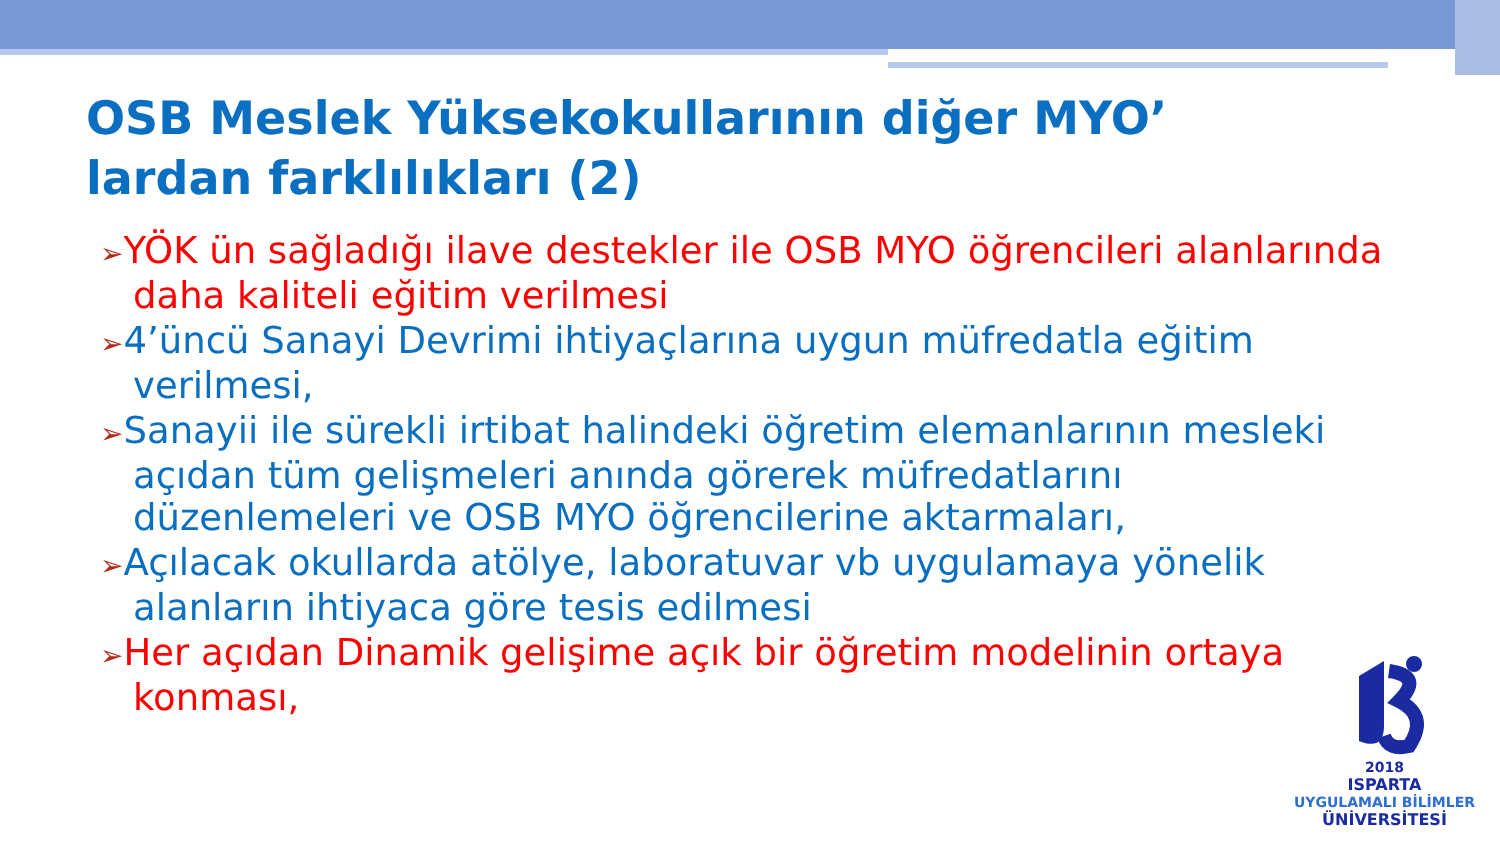OSB Meslek Yüksekokullarının diğer MYO’ lardan farklılıkları (2)
➢YÖK ün sağladığı ilave destekler ile OSB MYO öğrencileri alanlarında daha kaliteli eğitim verilmesi
➢4’üncü Sanayi Devrimi ihtiyaçlarına uygun müfredatla eğitim verilmesi,
➢Sanayii ile sürekli irtibat halindeki öğretim elemanlarının mesleki açıdan tüm gelişmeleri anında görerek müfredatlarını düzenlemeleri ve OSB MYO öğrencilerine aktarmaları,
➢Açılacak okullarda atölye, laboratuvar vb uygulamaya yönelik alanların ihtiyaca göre tesis edilmesi
➢Her açıdan Dinamik gelişime açık bir öğretim modelinin ortaya konması,
2018
ISPARTA
UYGULAMALI BİLİMLER
ÜNİVERSİTESİ